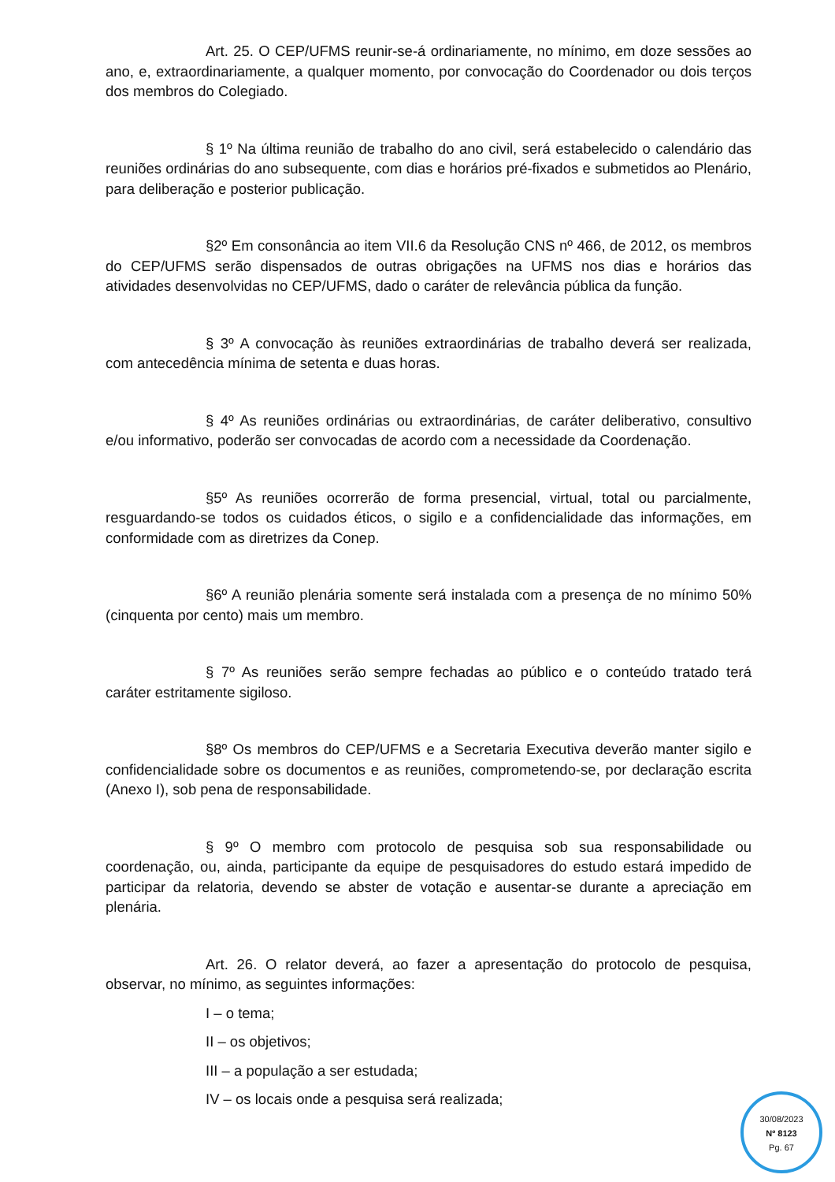Art. 25. O CEP/UFMS reunir-se-á ordinariamente, no mínimo, em doze sessões ao ano, e, extraordinariamente, a qualquer momento, por convocação do Coordenador ou dois terços dos membros do Colegiado.
§ 1º Na última reunião de trabalho do ano civil, será estabelecido o calendário das reuniões ordinárias do ano subsequente, com dias e horários pré-fixados e submetidos ao Plenário, para deliberação e posterior publicação.
§2º Em consonância ao item VII.6 da Resolução CNS nº 466, de 2012, os membros do CEP/UFMS serão dispensados de outras obrigações na UFMS nos dias e horários das atividades desenvolvidas no CEP/UFMS, dado o caráter de relevância pública da função.
§ 3º A convocação às reuniões extraordinárias de trabalho deverá ser realizada, com antecedência mínima de setenta e duas horas.
§ 4º As reuniões ordinárias ou extraordinárias, de caráter deliberativo, consultivo e/ou informativo, poderão ser convocadas de acordo com a necessidade da Coordenação.
§5º As reuniões ocorrerão de forma presencial, virtual, total ou parcialmente, resguardando-se todos os cuidados éticos, o sigilo e a confidencialidade das informações, em conformidade com as diretrizes da Conep.
§6º A reunião plenária somente será instalada com a presença de no mínimo 50% (cinquenta por cento) mais um membro.
§ 7º As reuniões serão sempre fechadas ao público e o conteúdo tratado terá caráter estritamente sigiloso.
§8º Os membros do CEP/UFMS e a Secretaria Executiva deverão manter sigilo e confidencialidade sobre os documentos e as reuniões, comprometendo-se, por declaração escrita (Anexo I), sob pena de responsabilidade.
§ 9º O membro com protocolo de pesquisa sob sua responsabilidade ou coordenação, ou, ainda, participante da equipe de pesquisadores do estudo estará impedido de participar da relatoria, devendo se abster de votação e ausentar-se durante a apreciação em plenária.
Art. 26. O relator deverá, ao fazer a apresentação do protocolo de pesquisa, observar, no mínimo, as seguintes informações:
I – o tema;
II – os objetivos;
III – a população a ser estudada;
IV – os locais onde a pesquisa será realizada;
30/08/2023
Nº 8123
Pg. 67